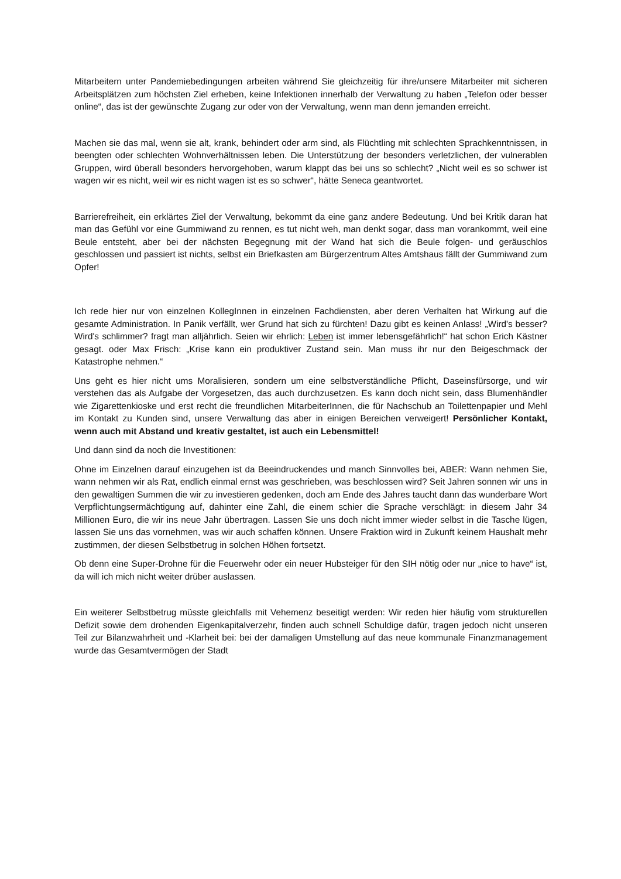Mitarbeitern unter Pandemiebedingungen arbeiten während Sie gleichzeitig für ihre/unsere Mitarbeiter mit sicheren Arbeitsplätzen zum höchsten Ziel erheben, keine Infektionen innerhalb der Verwaltung zu haben „Telefon oder besser online“, das ist der gewünschte Zugang zur oder von der Verwaltung, wenn man denn jemanden erreicht.
Machen sie das mal, wenn sie alt, krank, behindert oder arm sind, als Flüchtling mit schlechten Sprachkenntnissen, in beengten oder schlechten Wohnverhältnissen leben. Die Unterstützung der besonders verletzlichen, der vulnerablen Gruppen, wird überall besonders hervorgehoben, warum klappt das bei uns so schlecht? „Nicht weil es so schwer ist wagen wir es nicht, weil wir es nicht wagen ist es so schwer“, hätte Seneca geantwortet.
Barrierefreiheit, ein erklärtes Ziel der Verwaltung, bekommt da eine ganz andere Bedeutung. Und bei Kritik daran hat man das Gefühl vor eine Gummiwand zu rennen, es tut nicht weh, man denkt sogar, dass man vorankommt, weil eine Beule entsteht, aber bei der nächsten Begegnung mit der Wand hat sich die Beule folgen- und geräuschlos geschlossen und passiert ist nichts, selbst ein Briefkasten am Bürgerzentrum Altes Amtshaus fällt der Gummiwand zum Opfer!
Ich rede hier nur von einzelnen KollegInnen in einzelnen Fachdiensten, aber deren Verhalten hat Wirkung auf die gesamte Administration. In Panik verfällt, wer Grund hat sich zu fürchten! Dazu gibt es keinen Anlass! „Wird's besser? Wird's schlimmer? fragt man alljährlich. Seien wir ehrlich: Leben ist immer lebensgefährlich!“ hat schon Erich Kästner gesagt. oder Max Frisch: „Krise kann ein produktiver Zustand sein. Man muss ihr nur den Beigeschmack der Katastrophe nehmen.“
Uns geht es hier nicht ums Moralisieren, sondern um eine selbstverständliche Pflicht, Daseinsfürsorge, und wir verstehen das als Aufgabe der Vorgesetzen, das auch durchzusetzen. Es kann doch nicht sein, dass Blumenhändler wie Zigarettenkioske und erst recht die freundlichen MitarbeiterInnen, die für Nachschub an Toilettenpapier und Mehl im Kontakt zu Kunden sind, unsere Verwaltung das aber in einigen Bereichen verweigert! Persönlicher Kontakt, wenn auch mit Abstand und kreativ gestaltet, ist auch ein Lebensmittel!
Und dann sind da noch die Investitionen:
Ohne im Einzelnen darauf einzugehen ist da Beeindruckendes und manch Sinnvolles bei, ABER: Wann nehmen Sie, wann nehmen wir als Rat, endlich einmal ernst was geschrieben, was beschlossen wird? Seit Jahren sonnen wir uns in den gewaltigen Summen die wir zu investieren gedenken, doch am Ende des Jahres taucht dann das wunderbare Wort Verpflichtungsermächtigung auf, dahinter eine Zahl, die einem schier die Sprache verschlägt: in diesem Jahr 34 Millionen Euro, die wir ins neue Jahr übertragen. Lassen Sie uns doch nicht immer wieder selbst in die Tasche lügen, lassen Sie uns das vornehmen, was wir auch schaffen können. Unsere Fraktion wird in Zukunft keinem Haushalt mehr zustimmen, der diesen Selbstbetrug in solchen Höhen fortsetzt.
Ob denn eine Super-Drohne für die Feuerwehr oder ein neuer Hubsteiger für den SIH nötig oder nur „nice to have“ ist, da will ich mich nicht weiter drüber auslassen.
Ein weiterer Selbstbetrug müsste gleichfalls mit Vehemenz beseitigt werden: Wir reden hier häufig vom strukturellen Defizit sowie dem drohenden Eigenkapitalverzehr, finden auch schnell Schuldige dafür, tragen jedoch nicht unseren Teil zur Bilanzwahrheit und -Klarheit bei: bei der damaligen Umstellung auf das neue kommunale Finanzmanagement wurde das Gesamtvermögen der Stadt